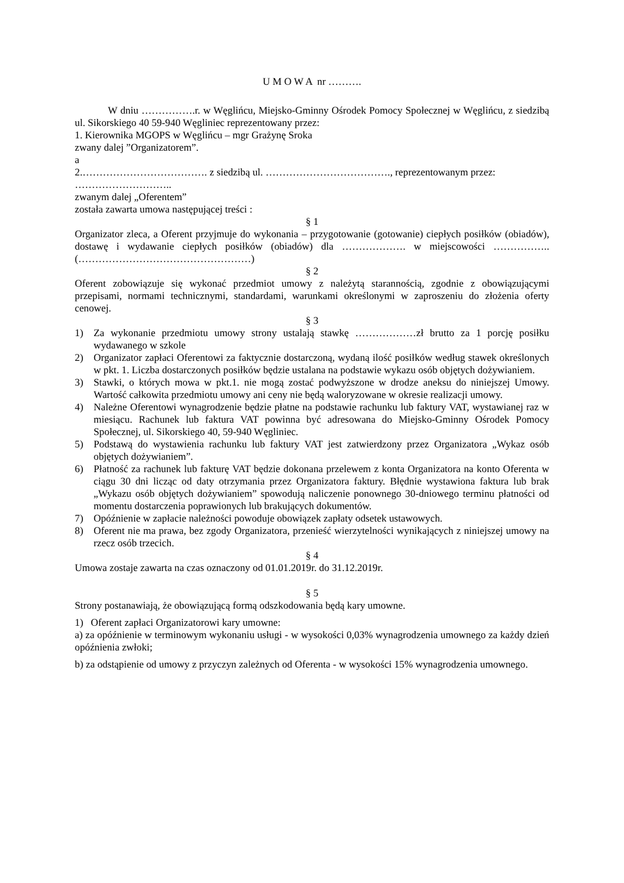U M O W A nr ……….
W dniu …………….r. w Węglińcu, Miejsko-Gminny Ośrodek Pomocy Społecznej w Węglińcu, z siedzibą ul. Sikorskiego 40 59-940 Węgliniec reprezentowany przez:
1. Kierownika MGOPS w Węglińcu – mgr Grażynę Sroka
zwany dalej ”Organizatorem”.
a
2.………………………………. z siedzibą ul. ………………………………., reprezentowanym przez:
………………………..
zwanym dalej „Oferentem”
została zawarta umowa następującej treści :
§ 1
Organizator zleca, a Oferent przyjmuje do wykonania – przygotowanie (gotowanie) ciepłych posiłków (obiadów), dostawę i wydawanie ciepłych posiłków (obiadów) dla ………………. w miejscowości …………….. (……………………………………………)
§ 2
Oferent zobowiązuje się wykonać przedmiot umowy z należytą starannością, zgodnie z obowiązującymi przepisami, normami technicznymi, standardami, warunkami określonymi w zaproszeniu do złożenia oferty cenowej.
§ 3
1) Za wykonanie przedmiotu umowy strony ustalają stawkę ………………zł brutto za 1 porcję posiłku wydawanego w szkole
2) Organizator zapłaci Oferentowi za faktycznie dostarczoną, wydaną ilość posiłków według stawek określonych w pkt. 1. Liczba dostarczonych posiłków będzie ustalana na podstawie wykazu osób objętych dożywianiem.
3) Stawki, o których mowa w pkt.1. nie mogą zostać podwyższone w drodze aneksu do niniejszej Umowy. Wartość całkowita przedmiotu umowy ani ceny nie będą waloryzowane w okresie realizacji umowy.
4) Należne Oferentowi wynagrodzenie będzie płatne na podstawie rachunku lub faktury VAT, wystawianej raz w miesiącu. Rachunek lub faktura VAT powinna być adresowana do Miejsko-Gminny Ośrodek Pomocy Społecznej, ul. Sikorskiego 40, 59-940 Węgliniec.
5) Podstawą do wystawienia rachunku lub faktury VAT jest zatwierdzony przez Organizatora „Wykaz osób objętych dożywianiem”.
6) Płatność za rachunek lub fakturę VAT będzie dokonana przelewem z konta Organizatora na konto Oferenta w ciągu 30 dni licząc od daty otrzymania przez Organizatora faktury. Błędnie wystawiona faktura lub brak „Wykazu osób objętych dożywianiem” spowodują naliczenie ponownego 30-dniowego terminu płatności od momentu dostarczenia poprawionych lub brakujących dokumentów.
7) Opóźnienie w zapłacie należności powoduje obowiązek zapłaty odsetek ustawowych.
8) Oferent nie ma prawa, bez zgody Organizatora, przenieść wierzytelności wynikających z niniejszej umowy na rzecz osób trzecich.
§ 4
Umowa zostaje zawarta na czas oznaczony od 01.01.2019r. do 31.12.2019r.
§ 5
Strony postanawiają, że obowiązującą formą odszkodowania będą kary umowne.
1) Oferent zapłaci Organizatorowi kary umowne:
a) za opóźnienie w terminowym wykonaniu usługi - w wysokości 0,03% wynagrodzenia umownego za każdy dzień opóźnienia zwłoki;
b) za odstąpienie od umowy z przyczyn zależnych od Oferenta - w wysokości 15% wynagrodzenia umownego.